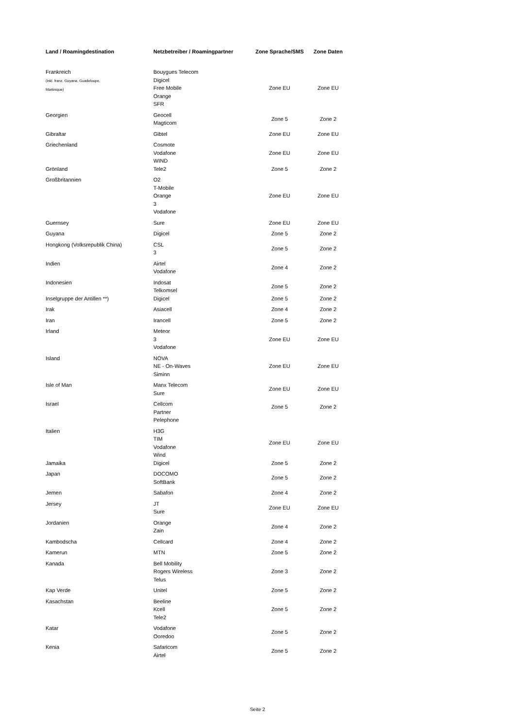| Land / Roamingdestination | Netzbetreiber / Roamingpartner | Zone Sprache/SMS | Zone Daten |
| --- | --- | --- | --- |
| Frankreich (inkl. franz. Guyana, Guadeloupe, Martinique) | Bouygues Telecom Digicel Free Mobile Orange SFR | Zone EU | Zone EU |
| Georgien | Geocell Magticom | Zone 5 | Zone 2 |
| Gibraltar | Gibtel | Zone EU | Zone EU |
| Griechenland | Cosmote Vodafone WIND | Zone EU | Zone EU |
| Grönland | Tele2 | Zone 5 | Zone 2 |
| Großbritannien | O2 T-Mobile Orange 3 Vodafone | Zone EU | Zone EU |
| Guernsey | Sure | Zone EU | Zone EU |
| Guyana | Digicel | Zone 5 | Zone 2 |
| Hongkong (Volksrepublik China) | CSL 3 | Zone 5 | Zone 2 |
| Indien | Airtel Vodafone | Zone 4 | Zone 2 |
| Indonesien | Indosat Telkomsel | Zone 5 | Zone 2 |
| Inselgruppe der Antillen **) | Digicel | Zone 5 | Zone 2 |
| Irak | Asiacell | Zone 4 | Zone 2 |
| Iran | Irancell | Zone 5 | Zone 2 |
| Irland | Meteor 3 Vodafone | Zone EU | Zone EU |
| Island | NOVA NE - On-Waves Siminn | Zone EU | Zone EU |
| Isle of Man | Manx Telecom Sure | Zone EU | Zone EU |
| Israel | Cellcom Partner Pelephone | Zone 5 | Zone 2 |
| Italien | H3G TIM Vodafone Wind | Zone EU | Zone EU |
| Jamaika | Digicel | Zone 5 | Zone 2 |
| Japan | DOCOMO SoftBank | Zone 5 | Zone 2 |
| Jemen | Sabafon | Zone 4 | Zone 2 |
| Jersey | JT Sure | Zone EU | Zone EU |
| Jordanien | Orange Zain | Zone 4 | Zone 2 |
| Kambodscha | Cellcard | Zone 4 | Zone 2 |
| Kamerun | MTN | Zone 5 | Zone 2 |
| Kanada | Bell Mobility Rogers Wireless Telus | Zone 3 | Zone 2 |
| Kap Verde | Unitel | Zone 5 | Zone 2 |
| Kasachstan | Beeline Kcell Tele2 | Zone 5 | Zone 2 |
| Katar | Vodafone Ooredoo | Zone 5 | Zone 2 |
| Kenia | Safaricom Airtel | Zone 5 | Zone 2 |
Seite 2